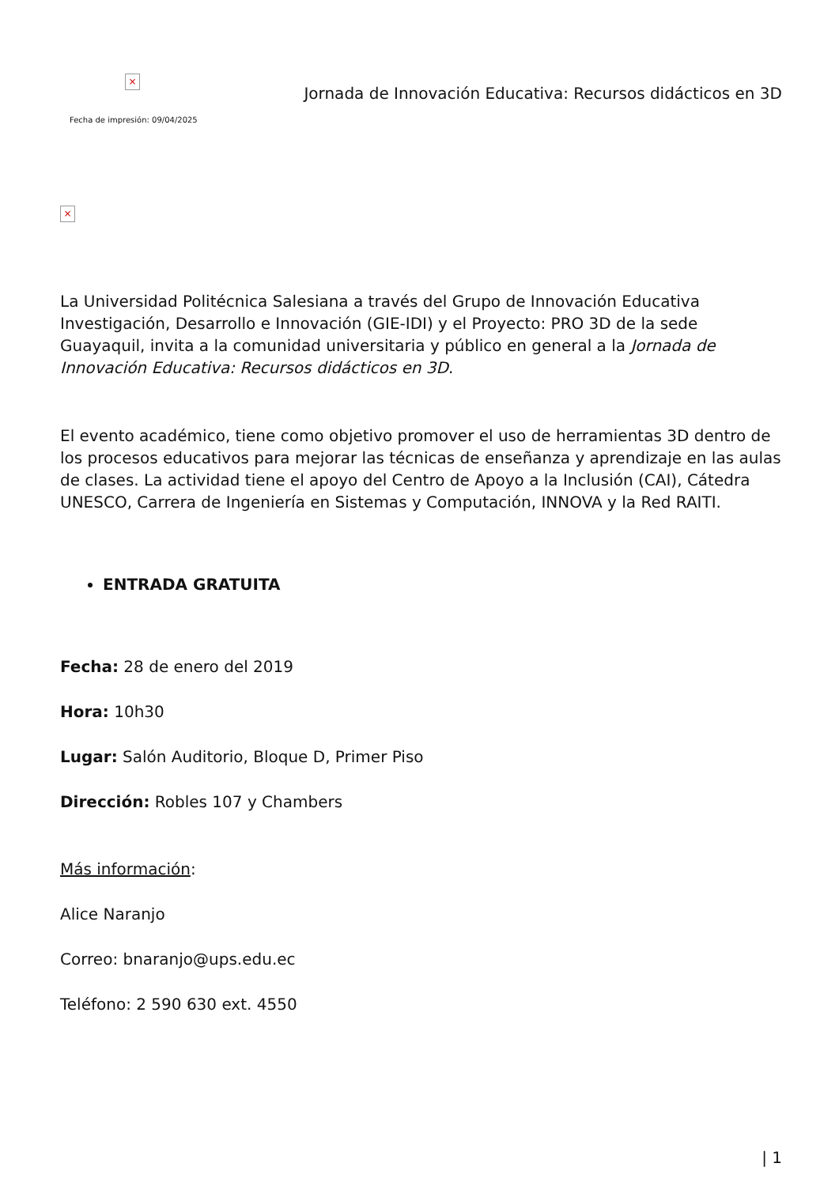×
Fecha de impresión: 09/04/2025
Jornada de Innovación Educativa: Recursos didácticos en 3D
×
La Universidad Politécnica Salesiana a través del Grupo de Innovación Educativa Investigación, Desarrollo e Innovación (GIE-IDI) y el Proyecto: PRO 3D de la sede Guayaquil, invita a la comunidad universitaria y público en general a la Jornada de Innovación Educativa: Recursos didácticos en 3D.
El evento académico, tiene como objetivo promover el uso de herramientas 3D dentro de los procesos educativos para mejorar las técnicas de enseñanza y aprendizaje en las aulas de clases. La actividad tiene el apoyo del Centro de Apoyo a la Inclusión (CAI), Cátedra UNESCO, Carrera de Ingeniería en Sistemas y Computación, INNOVA y la Red RAITI.
ENTRADA GRATUITA
Fecha: 28 de enero del 2019
Hora: 10h30
Lugar: Salón Auditorio, Bloque D, Primer Piso
Dirección: Robles 107 y Chambers
Más información:
Alice Naranjo
Correo: bnaranjo@ups.edu.ec
Teléfono: 2 590 630 ext. 4550
| 1